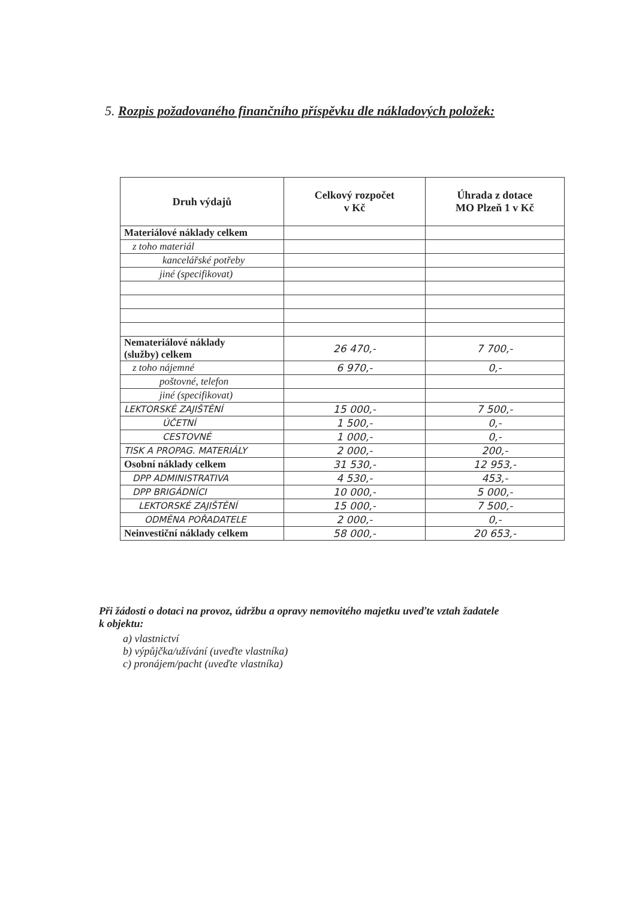5. Rozpis požadovaného finančního příspěvku dle nákladových položek:
| Druh výdajů | Celkový rozpočet v Kč | Úhrada z dotace MO Plzeň 1 v Kč |
| --- | --- | --- |
| Materiálové náklady celkem | | |
| z toho materiál | | |
| kancelářské potřeby | | |
| jiné (specifikovat) | | |
| Nemateriálové náklady (služby) celkem | 26 470,- | 7 700,- |
| z toho nájemné | 6 970,- | 0,- |
| poštovné, telefon | | |
| jiné (specifikovat) | | |
| LEKTORSKÉ ZAJIŠTĚNÍ | 15 000,- | 7 500,- |
| ÚČETNÍ | 1 500,- | 0,- |
| CESTOVNÉ | 1 000,- | 0,- |
| TISK A PROPAG. MATERIÁLY | 2 000,- | 200,- |
| Osobní náklady celkem | 31 530,- | 12 953,- |
| DPP ADMINISTRATIVA | 4 530,- | 453,- |
| DPP BRIGÁDNÍCI | 10 000,- | 5 000,- |
| LEKTORSKÉ ZAJIŠTĚNÍ | 15 000,- | 7 500,- |
| ODMĚNA POŘADATELE | 2 000,- | 0,- |
| Neinvestiční náklady celkem | 58 000,- | 20 653,- |
Při žádosti o dotaci na provoz, údržbu a opravy nemovitého majetku uveďte vztah žadatele
k objektu:
a) vlastnictví
b) výpůjčka/užívání (uveďte vlastníka)
c) pronájem/pacht (uveďte vlastníka)